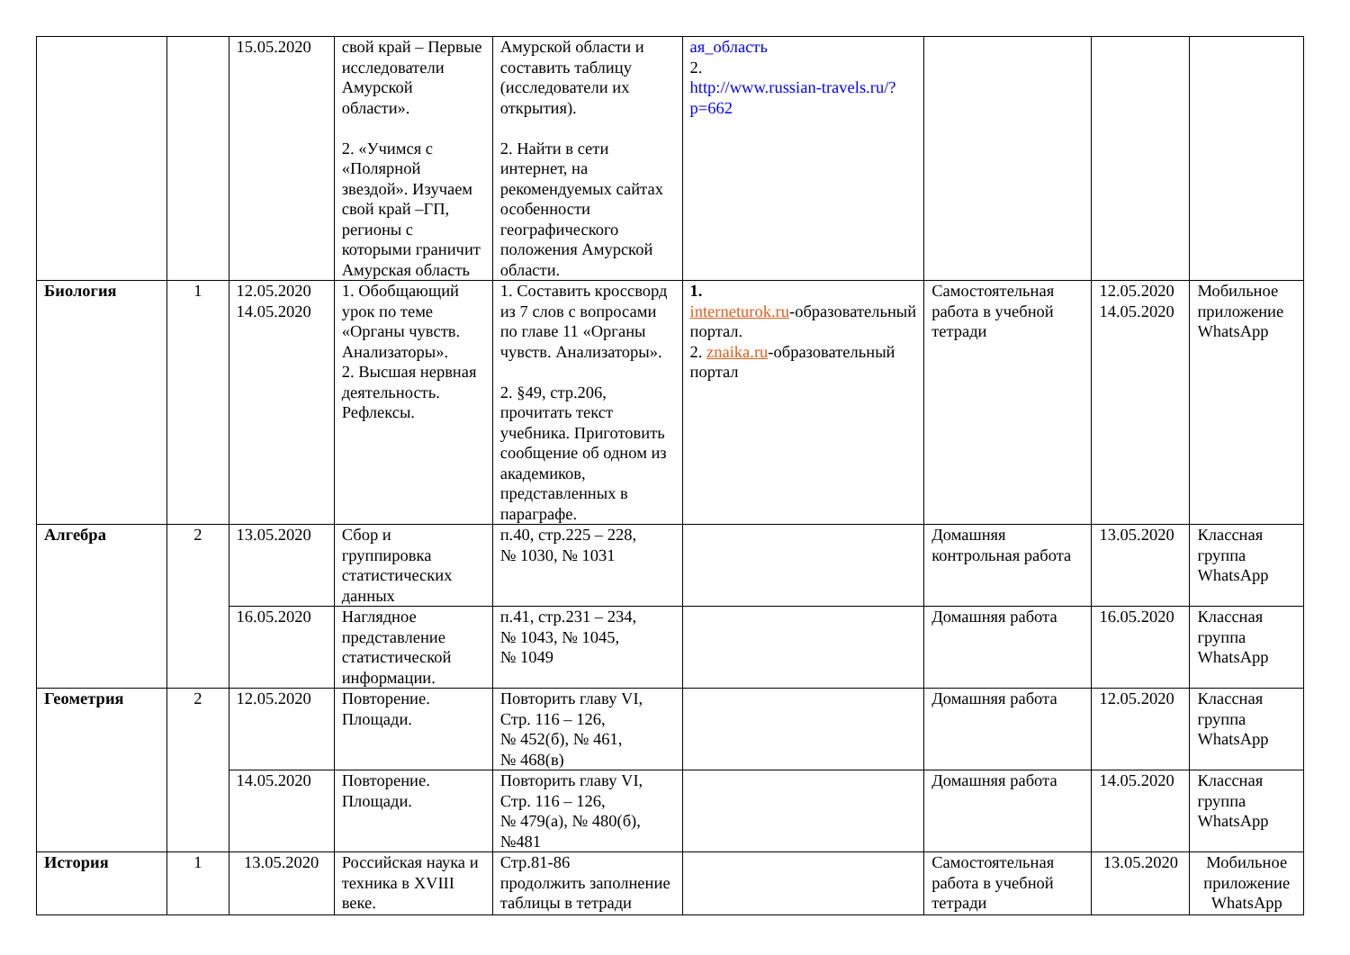| | | 15.05.2020 | свой край – Первые исследователи Амурской области». 2. «Учимся с «Полярной звездой». Изучаем свой край –ГП, регионы с которыми граничит Амурская область | Амурской области и составить таблицу (исследователи их открытия). 2. Найти в сети интернет, на рекомендуемых сайтах особенности географического положения Амурской области. | ая_область 2. http://www.russian-travels.ru/?p=662 | | | |
| Биология | 1 | 12.05.2020 14.05.2020 | 1. Обобщающий урок по теме «Органы чувств. Анализаторы». 2. Высшая нервная деятельность. Рефлексы. | 1. Составить кроссворд из 7 слов с вопросами по главе 11 «Органы чувств. Анализаторы». 2. §49, стр.206, прочитать текст учебника. Приготовить сообщение об одном из академиков, представленных в параграфе. | 1. interneturok.ru -образовательный портал. 2. znaika.ru -образовательный портал | Самостоятельная работа в учебной тетради | 12.05.2020 14.05.2020 | Мобильное приложение WhatsApp |
| Алгебра | 2 | 13.05.2020 | Сбор и группировка статистических данных | п.40, стр.225 – 228, № 1030, № 1031 | | Домашняя контрольная работа | 13.05.2020 | Классная группа WhatsApp |
| | | 16.05.2020 | Наглядное представление статистической информации. | п.41, стр.231 – 234, № 1043, № 1045, № 1049 | | Домашняя работа | 16.05.2020 | Классная группа WhatsApp |
| Геометрия | 2 | 12.05.2020 | Повторение. Площади. | Повторить главу VI, Стр. 116 – 126, № 452(б), № 461, № 468(в) | | Домашняя работа | 12.05.2020 | Классная группа WhatsApp |
| | | 14.05.2020 | Повторение. Площади. | Повторить главу VI, Стр. 116 – 126, № 479(а), № 480(б), №481 | | Домашняя работа | 14.05.2020 | Классная группа WhatsApp |
| История | 1 | 13.05.2020 | Российская наука и техника в XVIII веке. | Стр.81-86 продолжить заполнение таблицы в тетради | | Самостоятельная работа в учебной тетради | 13.05.2020 | Мобильное приложение WhatsApp |